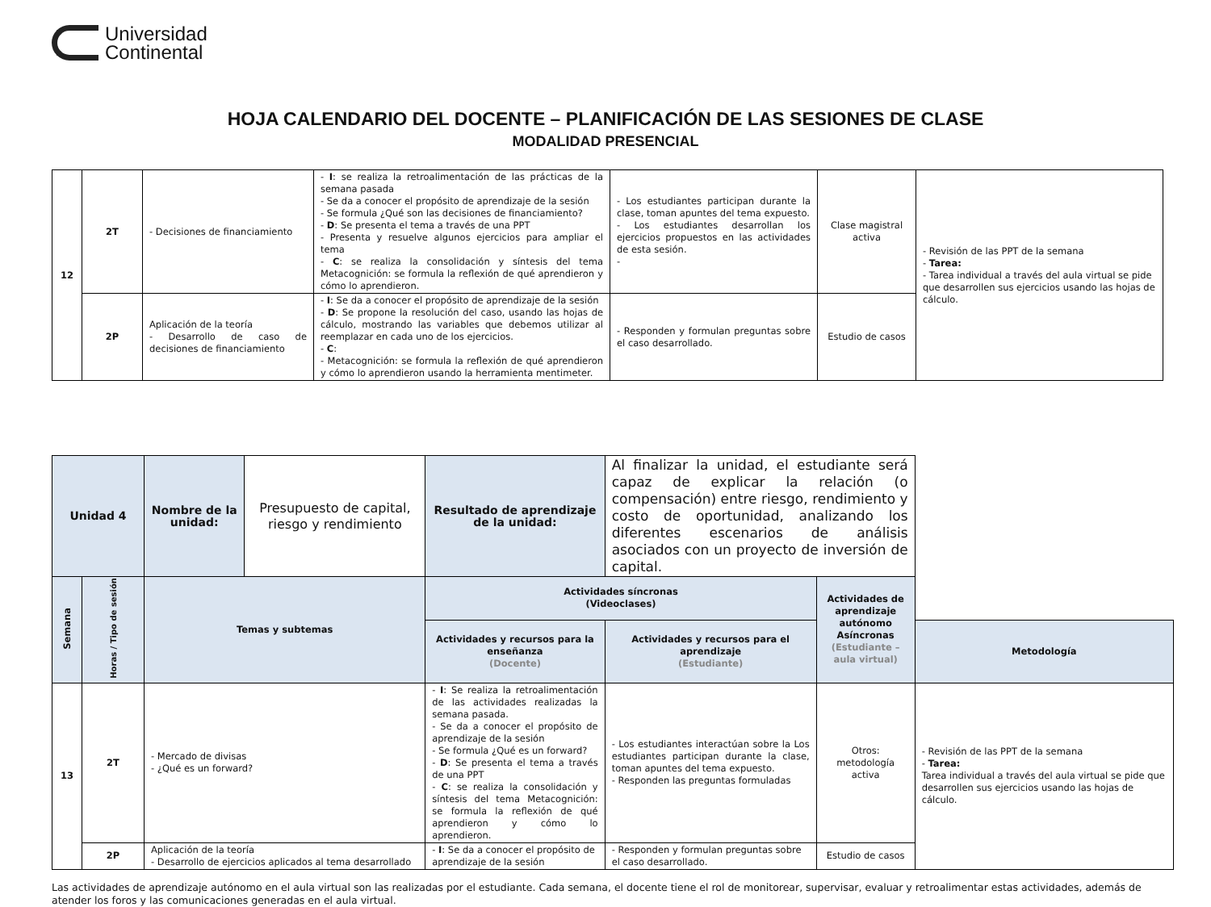Universidad
Continental
HOJA CALENDARIO DEL DOCENTE – PLANIFICACIÓN DE LAS SESIONES DE CLASE
MODALIDAD PRESENCIAL
| 12 | 2T | - Decisiones de financiamiento | - I : se realiza la retroalimentación de las prácticas de la semana pasada - Se da a conocer el propósito de aprendizaje de la sesión - Se formula ¿Qué son las decisiones de financiamiento? - D : Se presenta el tema a través de una PPT - Presenta y resuelve algunos ejercicios para ampliar el tema - C : se realiza la consolidación y síntesis del tema Metacognición: se formula la reflexión de qué aprendieron y cómo lo aprendieron. | - Los estudiantes participan durante la clase, toman apuntes del tema expuesto. - Los estudiantes desarrollan los ejercicios propuestos en las actividades de esta sesión. - | Clase magistral activa | - Revisión de las PPT de la semana - Tarea: - Tarea individual a través del aula virtual se pide que desarrollen sus ejercicios usando las hojas de cálculo. |
| | 2P | Aplicación de la teoría - Desarrollo de caso de decisiones de financiamiento | - I : Se da a conocer el propósito de aprendizaje de la sesión - D : Se propone la resolución del caso, usando las hojas de cálculo, mostrando las variables que debemos utilizar al reemplazar en cada uno de los ejercicios. - C : - Metacognición: se formula la reflexión de qué aprendieron y cómo lo aprendieron usando la herramienta mentimeter. | - Responden y formulan preguntas sobre el caso desarrollado. | Estudio de casos | |
| Unidad 4 | | Nombre de la unidad: | Presupuesto de capital, riesgo y rendimiento | Resultado de aprendizaje de la unidad: | Al finalizar la unidad, el estudiante será capaz de explicar la relación (o compensación) entre riesgo, rendimiento y costo de oportunidad, analizando los diferentes escenarios de análisis asociados con un proyecto de inversión de capital. | | |
| Semana | Horas / Tipo de sesión | Temas y subtemas | | Actividades síncronas (Videoclases) | | Actividades de aprendizaje autónomo Asíncronas (Estudiante – aula virtual) | |
| | | | | Actividades y recursos para la enseñanza (Docente) | Actividades y recursos para el aprendizaje (Estudiante) | | Metodología |
| 13 | 2T | - Mercado de divisas - ¿Qué es un forward? | | - I : Se realiza la retroalimentación de las actividades realizadas la semana pasada. - Se da a conocer el propósito de aprendizaje de la sesión - Se formula ¿Qué es un forward? - D : Se presenta el tema a través de una PPT - C : se realiza la consolidación y síntesis del tema Metacognición: se formula la reflexión de qué aprendieron y cómo lo aprendieron. | - Los estudiantes interactúan sobre la Los estudiantes participan durante la clase, toman apuntes del tema expuesto. - Responden las preguntas formuladas | Otros: metodología activa | - Revisión de las PPT de la semana - Tarea: Tarea individual a través del aula virtual se pide que desarrollen sus ejercicios usando las hojas de cálculo. |
| | 2P | Aplicación de la teoría - Desarrollo de ejercicios aplicados al tema desarrollado | | - I : Se da a conocer el propósito de aprendizaje de la sesión | - Responden y formulan preguntas sobre el caso desarrollado. | Estudio de casos | |
Las actividades de aprendizaje autónomo en el aula virtual son las realizadas por el estudiante. Cada semana, el docente tiene el rol de monitorear, supervisar, evaluar y retroalimentar estas actividades, además de atender los foros y las comunicaciones generadas en el aula virtual.